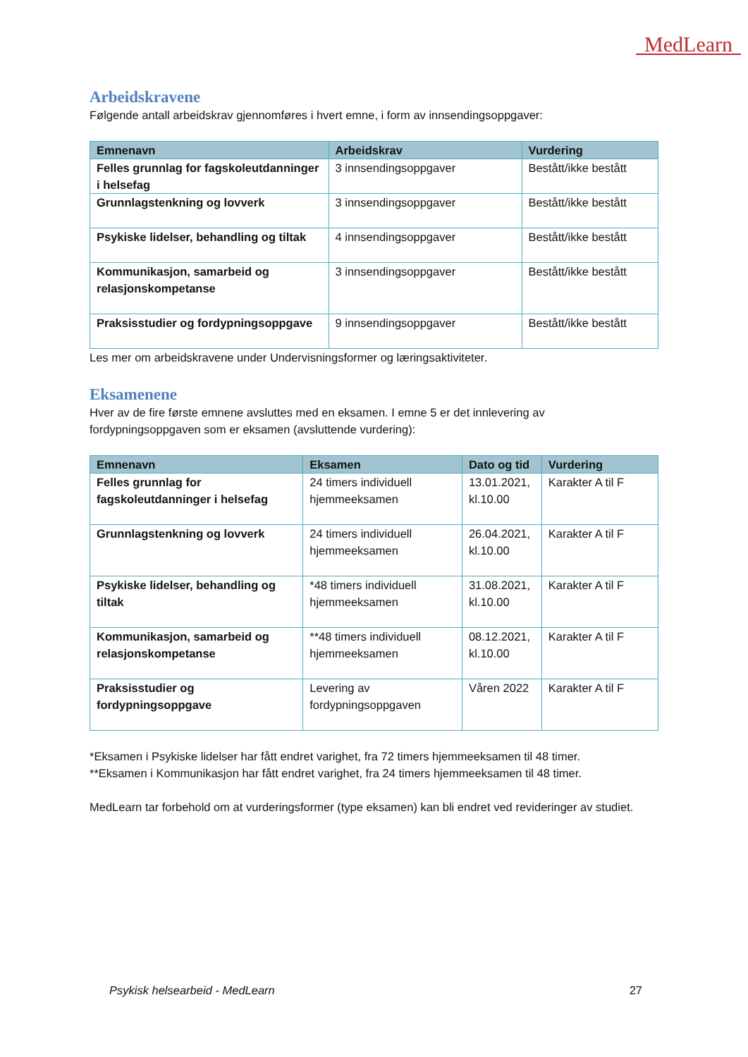MedLearn
Arbeidskravene
Følgende antall arbeidskrav gjennomføres i hvert emne, i form av innsendingsoppgaver:
| Emnenavn | Arbeidskrav | Vurdering |
| --- | --- | --- |
| Felles grunnlag for fagskoleutdanninger i helsefag | 3 innsendingsoppgaver | Bestått/ikke bestått |
| Grunnlagstenkning og lovverk | 3 innsendingsoppgaver | Bestått/ikke bestått |
| Psykiske lidelser, behandling og tiltak | 4 innsendingsoppgaver | Bestått/ikke bestått |
| Kommunikasjon, samarbeid og relasjonskompetanse | 3 innsendingsoppgaver | Bestått/ikke bestått |
| Praksisstudier og fordypningsoppgave | 9 innsendingsoppgaver | Bestått/ikke bestått |
Les mer om arbeidskravene under Undervisningsformer og læringsaktiviteter.
Eksamenene
Hver av de fire første emnene avsluttes med en eksamen. I emne 5 er det innlevering av fordypningsoppgaven som er eksamen (avsluttende vurdering):
| Emnenavn | Eksamen | Dato og tid | Vurdering |
| --- | --- | --- | --- |
| Felles grunnlag for fagskoleutdanninger i helsefag | 24 timers individuell hjemmeeksamen | 13.01.2021, kl.10.00 | Karakter A til F |
| Grunnlagstenkning og lovverk | 24 timers individuell hjemmeeksamen | 26.04.2021, kl.10.00 | Karakter A til F |
| Psykiske lidelser, behandling og tiltak | *48 timers individuell hjemmeeksamen | 31.08.2021, kl.10.00 | Karakter A til F |
| Kommunikasjon, samarbeid og relasjonskompetanse | **48 timers individuell hjemmeeksamen | 08.12.2021, kl.10.00 | Karakter A til F |
| Praksisstudier og fordypningsoppgave | Levering av fordypningsoppgaven | Våren 2022 | Karakter A til F |
*Eksamen i Psykiske lidelser har fått endret varighet, fra 72 timers hjemmeeksamen til 48 timer.
**Eksamen i Kommunikasjon har fått endret varighet, fra 24 timers hjemmeeksamen til 48 timer.
MedLearn tar forbehold om at vurderingsformer (type eksamen) kan bli endret ved revideringer av studiet.
Psykisk helsearbeid - MedLearn 27